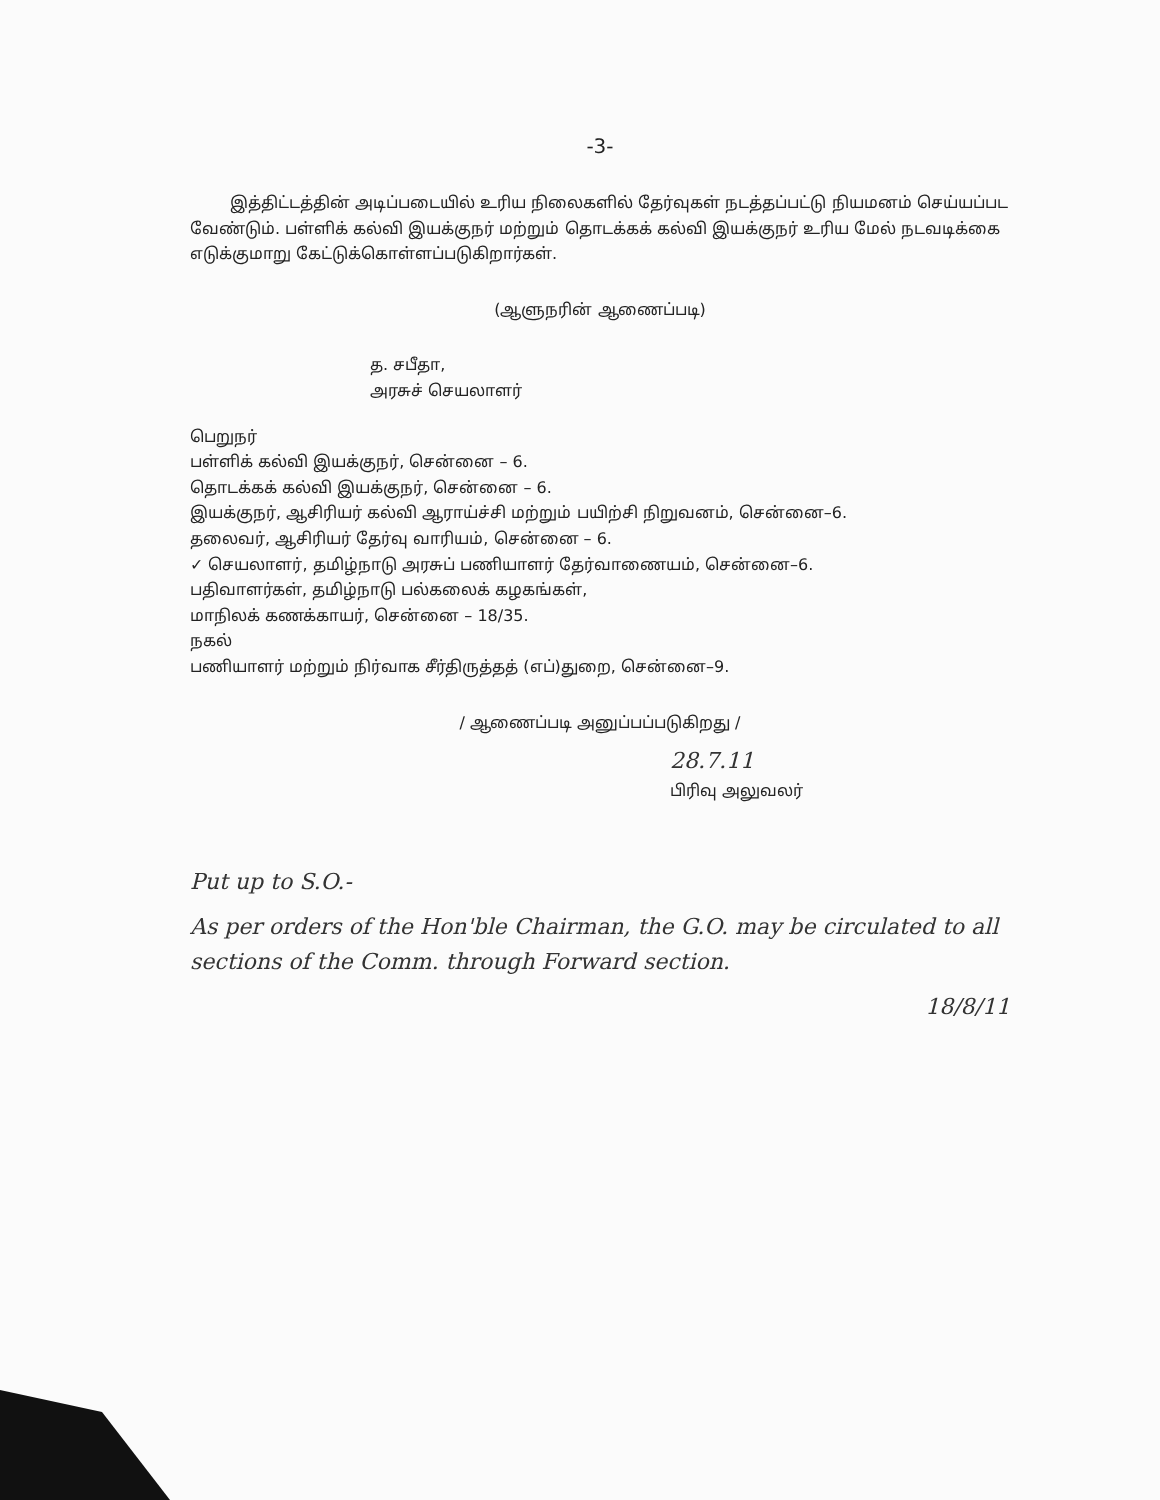-3-
இத்திட்டத்தின் அடிப்படையில் உரிய நிலைகளில் தேர்வுகள் நடத்தப்பட்டு நியமனம் செய்யப்பட வேண்டும். பள்ளிக் கல்வி இயக்குநர் மற்றும் தொடக்கக் கல்வி இயக்குநர் உரிய மேல் நடவடிக்கை எடுக்குமாறு கேட்டுக்கொள்ளப்படுகிறார்கள்.
(ஆளுநரின் ஆணைப்படி)
த. சபீதா,
அரசுச் செயலாளர்
பெறுநர்
பள்ளிக் கல்வி இயக்குநர், சென்னை – 6.
தொடக்கக் கல்வி இயக்குநர், சென்னை – 6.
இயக்குநர், ஆசிரியர் கல்வி ஆராய்ச்சி மற்றும் பயிற்சி நிறுவனம், சென்னை–6.
தலைவர், ஆசிரியர் தேர்வு வாரியம், சென்னை – 6.
✓ செயலாளர், தமிழ்நாடு அரசுப் பணியாளர் தேர்வாணையம், சென்னை–6.
பதிவாளர்கள், தமிழ்நாடு பல்கலைக் கழகங்கள்,
மாநிலக் கணக்காயர், சென்னை – 18/35.
நகல்
பணியாளர் மற்றும் நிர்வாக சீர்திருத்தத் (எப்)துறை, சென்னை–9.
/ ஆணைப்படி அனுப்பப்படுகிறது /
28.7.11
பிரிவு அலுவலர்
Put up to S.O.-
As per orders of the Hon'ble Chairman, the G.O. may be circulated to all sections of the Comm. through Forward section.
18/8/11